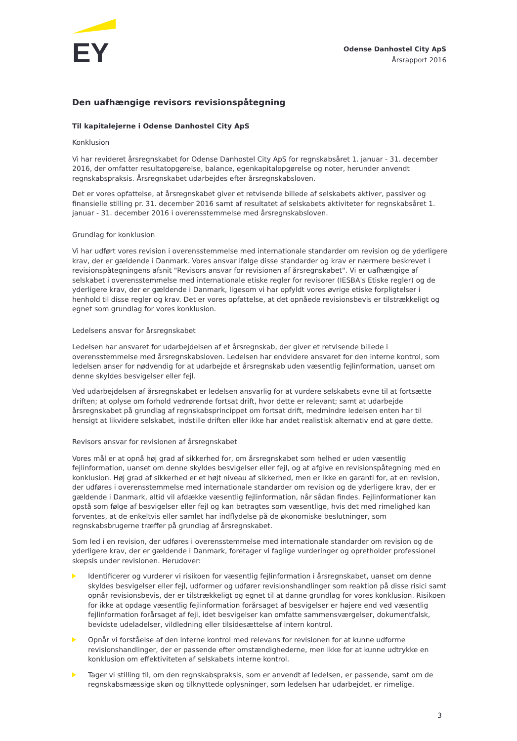EY
Odense Danhostel City ApS
Årsrapport 2016
Den uafhængige revisors revisionspåtegning
Til kapitalejerne i Odense Danhostel City ApS
Konklusion
Vi har revideret årsregnskabet for Odense Danhostel City ApS for regnskabsåret 1. januar - 31. december 2016, der omfatter resultatopgørelse, balance, egenkapitalopgørelse og noter, herunder anvendt regnskabspraksis. Årsregnskabet udarbejdes efter årsregnskabsloven.
Det er vores opfattelse, at årsregnskabet giver et retvisende billede af selskabets aktiver, passiver og finansielle stilling pr. 31. december 2016 samt af resultatet af selskabets aktiviteter for regnskabsåret 1. januar - 31. december 2016 i overensstemmelse med årsregnskabsloven.
Grundlag for konklusion
Vi har udført vores revision i overensstemmelse med internationale standarder om revision og de yderligere krav, der er gældende i Danmark. Vores ansvar ifølge disse standarder og krav er nærmere beskrevet i revisionspåtegningens afsnit "Revisors ansvar for revisionen af årsregnskabet". Vi er uafhængige af selskabet i overensstemmelse med internationale etiske regler for revisorer (IESBA's Etiske regler) og de yderligere krav, der er gældende i Danmark, ligesom vi har opfyldt vores øvrige etiske forpligtelser i henhold til disse regler og krav. Det er vores opfattelse, at det opnåede revisionsbevis er tilstrækkeligt og egnet som grundlag for vores konklusion.
Ledelsens ansvar for årsregnskabet
Ledelsen har ansvaret for udarbejdelsen af et årsregnskab, der giver et retvisende billede i overensstemmelse med årsregnskabsloven. Ledelsen har endvidere ansvaret for den interne kontrol, som ledelsen anser for nødvendig for at udarbejde et årsregnskab uden væsentlig fejlinformation, uanset om denne skyldes besvigelser eller fejl.
Ved udarbejdelsen af årsregnskabet er ledelsen ansvarlig for at vurdere selskabets evne til at fortsætte driften; at oplyse om forhold vedrørende fortsat drift, hvor dette er relevant; samt at udarbejde årsregnskabet på grundlag af regnskabsprincippet om fortsat drift, medmindre ledelsen enten har til hensigt at likvidere selskabet, indstille driften eller ikke har andet realistisk alternativ end at gøre dette.
Revisors ansvar for revisionen af årsregnskabet
Vores mål er at opnå høj grad af sikkerhed for, om årsregnskabet som helhed er uden væsentlig fejlinformation, uanset om denne skyldes besvigelser eller fejl, og at afgive en revisionspåtegning med en konklusion. Høj grad af sikkerhed er et højt niveau af sikkerhed, men er ikke en garanti for, at en revision, der udføres i overensstemmelse med internationale standarder om revision og de yderligere krav, der er gældende i Danmark, altid vil afdække væsentlig fejlinformation, når sådan findes. Fejlinformationer kan opstå som følge af besvigelser eller fejl og kan betragtes som væsentlige, hvis det med rimelighed kan forventes, at de enkeltvis eller samlet har indflydelse på de økonomiske beslutninger, som regnskabsbrugerne træffer på grundlag af årsregnskabet.
Som led i en revision, der udføres i overensstemmelse med internationale standarder om revision og de yderligere krav, der er gældende i Danmark, foretager vi faglige vurderinger og opretholder professionel skepsis under revisionen. Herudover:
Identificerer og vurderer vi risikoen for væsentlig fejlinformation i årsregnskabet, uanset om denne skyldes besvigelser eller fejl, udformer og udfører revisionshandlinger som reaktion på disse risici samt opnår revisionsbevis, der er tilstrækkeligt og egnet til at danne grundlag for vores konklusion. Risikoen for ikke at opdage væsentlig fejlinformation forårsaget af besvigelser er højere end ved væsentlig fejlinformation forårsaget af fejl, idet besvigelser kan omfatte sammensværgelser, dokumentfalsk, bevidste udeladelser, vildledning eller tilsidesættelse af intern kontrol.
Opnår vi forståelse af den interne kontrol med relevans for revisionen for at kunne udforme revisionshandlinger, der er passende efter omstændighederne, men ikke for at kunne udtrykke en konklusion om effektiviteten af selskabets interne kontrol.
Tager vi stilling til, om den regnskabspraksis, som er anvendt af ledelsen, er passende, samt om de regnskabsmæssige skøn og tilknyttede oplysninger, som ledelsen har udarbejdet, er rimelige.
3